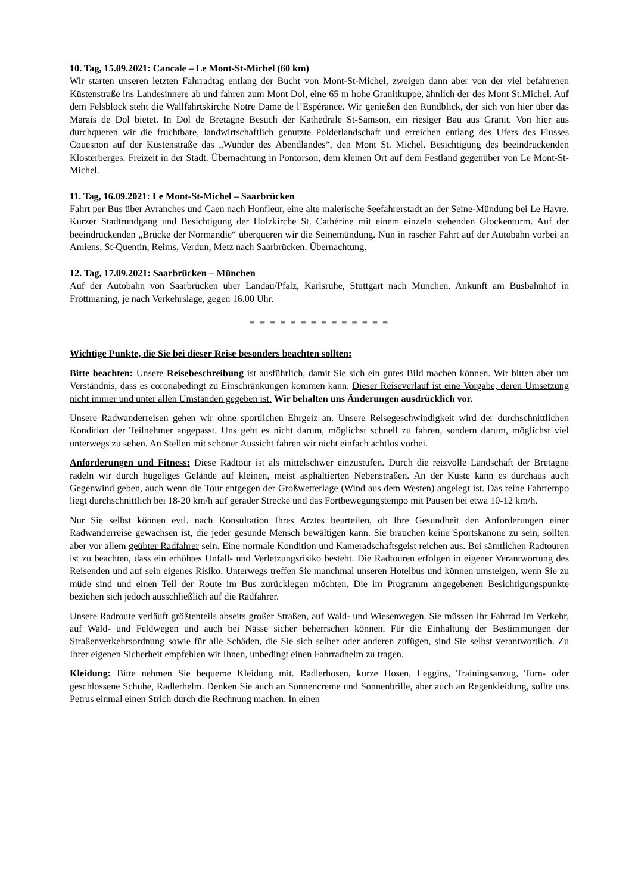10. Tag, 15.09.2021: Cancale – Le Mont-St-Michel (60 km)
Wir starten unseren letzten Fahrradtag entlang der Bucht von Mont-St-Michel, zweigen dann aber von der viel befahrenen Küstenstraße ins Landesinnere ab und fahren zum Mont Dol, eine 65 m hohe Granitkuppe, ähnlich der des Mont St.Michel. Auf dem Felsblock steht die Wallfahrtskirche Notre Dame de l’Espérance. Wir genießen den Rundblick, der sich von hier über das Marais de Dol bietet. In Dol de Bretagne Besuch der Kathedrale St-Samson, ein riesiger Bau aus Granit. Von hier aus durchqueren wir die fruchtbare, landwirtschaftlich genutzte Polderlandschaft und erreichen entlang des Ufers des Flusses Couesnon auf der Küstenstraße das „Wunder des Abendlandes“, den Mont St. Michel. Besichtigung des beeindruckenden Klosterberges. Freizeit in der Stadt. Übernachtung in Pontorson, dem kleinen Ort auf dem Festland gegenüber von Le Mont-St-Michel.
11. Tag, 16.09.2021: Le Mont-St-Michel – Saarbrücken
Fahrt per Bus über Avranches und Caen nach Honfleur, eine alte malerische Seefahrerstadt an der Seine-Mündung bei Le Havre. Kurzer Stadtrundgang und Besichtigung der Holzkirche St. Cathérine mit einem einzeln stehenden Glockenturm. Auf der beeindruckenden „Brücke der Normandie“ überqueren wir die Seinemündung. Nun in rascher Fahrt auf der Autobahn vorbei an Amiens, St-Quentin, Reims, Verdun, Metz nach Saarbrücken. Übernachtung.
12. Tag, 17.09.2021: Saarbrücken – München
Auf der Autobahn von Saarbrücken über Landau/Pfalz, Karlsruhe, Stuttgart nach München. Ankunft am Busbahnhof in Fröttmaning, je nach Verkehrslage, gegen 16.00 Uhr.
= = = = = = = = = = = = = =
Wichtige Punkte, die Sie bei dieser Reise besonders beachten sollten:
Bitte beachten: Unsere Reisebeschreibung ist ausführlich, damit Sie sich ein gutes Bild machen können. Wir bitten aber um Verständnis, dass es coronabedingt zu Einschränkungen kommen kann. Dieser Reiseverlauf ist eine Vorgabe, deren Umsetzung nicht immer und unter allen Umständen gegeben ist. Wir behalten uns Änderungen ausdrücklich vor.
Unsere Radwanderreisen gehen wir ohne sportlichen Ehrgeiz an. Unsere Reisegeschwindigkeit wird der durchschnittlichen Kondition der Teilnehmer angepasst. Uns geht es nicht darum, möglichst schnell zu fahren, sondern darum, möglichst viel unterwegs zu sehen. An Stellen mit schöner Aussicht fahren wir nicht einfach achtlos vorbei.
Anforderungen und Fitness: Diese Radtour ist als mittelschwer einzustufen. Durch die reizvolle Landschaft der Bretagne radeln wir durch hügeliges Gelände auf kleinen, meist asphaltierten Nebenstraßen. An der Küste kann es durchaus auch Gegenwind geben, auch wenn die Tour entgegen der Großwetterlage (Wind aus dem Westen) angelegt ist. Das reine Fahrtempo liegt durchschnittlich bei 18-20 km/h auf gerader Strecke und das Fortbewegungstempo mit Pausen bei etwa 10-12 km/h.
Nur Sie selbst können evtl. nach Konsultation Ihres Arztes beurteilen, ob Ihre Gesundheit den Anforderungen einer Radwanderreise gewachsen ist, die jeder gesunde Mensch bewältigen kann. Sie brauchen keine Sportskanone zu sein, sollten aber vor allem geübter Radfahrer sein. Eine normale Kondition und Kameradschaftsgeist reichen aus. Bei sämtlichen Radtouren ist zu beachten, dass ein erhöhtes Unfall- und Verletzungsrisiko besteht. Die Radtouren erfolgen in eigener Verantwortung des Reisenden und auf sein eigenes Risiko. Unterwegs treffen Sie manchmal unseren Hotelbus und können umsteigen, wenn Sie zu müde sind und einen Teil der Route im Bus zurücklegen möchten. Die im Programm angegebenen Besichtigungspunkte beziehen sich jedoch ausschließlich auf die Radfahrer.
Unsere Radroute verläuft größtenteils abseits großer Straßen, auf Wald- und Wiesenwegen. Sie müssen Ihr Fahrrad im Verkehr, auf Wald- und Feldwegen und auch bei Nässe sicher beherrschen können. Für die Einhaltung der Bestimmungen der Straßenverkehrsordnung sowie für alle Schäden, die Sie sich selber oder anderen zufügen, sind Sie selbst verantwortlich. Zu Ihrer eigenen Sicherheit empfehlen wir Ihnen, unbedingt einen Fahrradhelm zu tragen.
Kleidung: Bitte nehmen Sie bequeme Kleidung mit. Radlerhosen, kurze Hosen, Leggins, Trainingsanzug, Turn- oder geschlossene Schuhe, Radlerhelm. Denken Sie auch an Sonnencreme und Sonnenbrille, aber auch an Regenkleidung, sollte uns Petrus einmal einen Strich durch die Rechnung machen. In einen